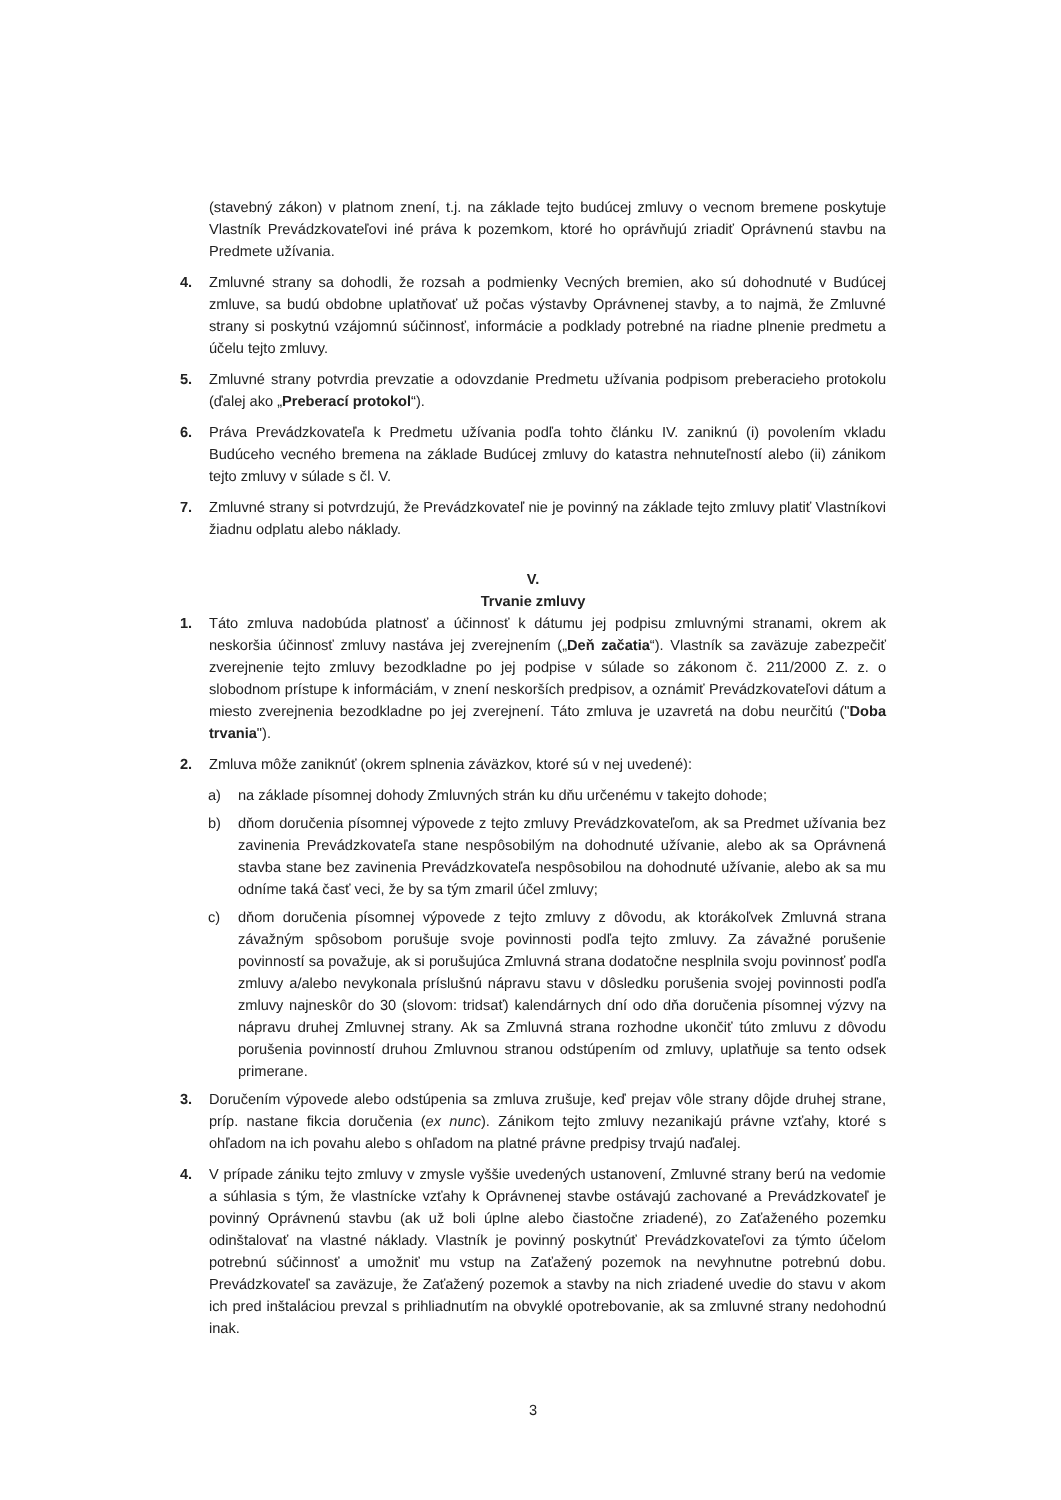(stavebný zákon) v platnom znení, t.j. na základe tejto budúcej zmluvy o vecnom bremene poskytuje Vlastník Prevádzkovateľovi iné práva k pozemkom, ktoré ho oprávňujú zriadiť Oprávnenú stavbu na Predmete užívania.
4. Zmluvné strany sa dohodli, že rozsah a podmienky Vecných bremien, ako sú dohodnuté v Budúcej zmluve, sa budú obdobne uplatňovať už počas výstavby Oprávnenej stavby, a to najmä, že Zmluvné strany si poskytnú vzájomnú súčinnosť, informácie a podklady potrebné na riadne plnenie predmetu a účelu tejto zmluvy.
5. Zmluvné strany potvrdia prevzatie a odovzdanie Predmetu užívania podpisom preberacieho protokolu (ďalej ako „Preberací protokol“).
6. Práva Prevádzkovateľa k Predmetu užívania podľa tohto článku IV. zaniknú (i) povolením vkladu Budúceho vecného bremena na základe Budúcej zmluvy do katastra nehnuteľností alebo (ii) zánikom tejto zmluvy v súlade s čl. V.
7. Zmluvné strany si potvrdzujú, že Prevádzkovateľ nie je povinný na základe tejto zmluvy platiť Vlastníkovi žiadnu odplatu alebo náklady.
V.
Trvanie zmluvy
1. Táto zmluva nadobúda platnosť a účinnosť k dátumu jej podpisu zmluvnými stranami, okrem ak neskoršia účinnosť zmluvy nastáva jej zverejnením („Deň začatia“). Vlastník sa zaväzuje zabezpečiť zverejnenie tejto zmluvy bezodkladne po jej podpise v súlade so zákonom č. 211/2000 Z. z. o slobodnom prístupe k informáciám, v znení neskorších predpisov, a oznámiť Prevádzkovateľovi dátum a miesto zverejnenia bezodkladne po jej zverejnení. Táto zmluva je uzavretá na dobu neurčitú ("Doba trvania").
2. Zmluva môže zaniknúť (okrem splnenia záväzkov, ktoré sú v nej uvedené):
a) na základe písomnej dohody Zmluvných strán ku dňu určenému v takejto dohode;
b) dňom doručenia písomnej výpovede z tejto zmluvy Prevádzkovateľom, ak sa Predmet užívania bez zavinenia Prevádzkovateľa stane nespôsobilým na dohodnuté užívanie, alebo ak sa Oprávnená stavba stane bez zavinenia Prevádzkovateľa nespôsobilou na dohodnuté užívanie, alebo ak sa mu odníme taká časť veci, že by sa tým zmaril účel zmluvy;
c) dňom doručenia písomnej výpovede z tejto zmluvy z dôvodu, ak ktorákoľvek Zmluvná strana závažným spôsobom porušuje svoje povinnosti podľa tejto zmluvy. Za závažné porušenie povinností sa považuje, ak si porušujúca Zmluvná strana dodatočne nesplnila svoju povinnosť podľa zmluvy a/alebo nevykonala príslušnú nápravu stavu v dôsledku porušenia svojej povinnosti podľa zmluvy najneskôr do 30 (slovom: tridsať) kalendárnych dní odo dňa doručenia písomnej výzvy na nápravu druhej Zmluvnej strany. Ak sa Zmluvná strana rozhodne ukončiť túto zmluvu z dôvodu porušenia povinností druhou Zmluvnou stranou odstúpením od zmluvy, uplatňuje sa tento odsek primerane.
3. Doručením výpovede alebo odstúpenia sa zmluva zrušuje, keď prejav vôle strany dôjde druhej strane, príp. nastane fikcia doručenia (ex nunc). Zánikom tejto zmluvy nezanikajú právne vzťahy, ktoré s ohľadom na ich povahu alebo s ohľadom na platné právne predpisy trvajú naďalej.
4. V prípade zániku tejto zmluvy v zmysle vyššie uvedených ustanovení, Zmluvné strany berú na vedomie a súhlasia s tým, že vlastnícke vzťahy k Oprávnenej stavbe ostávajú zachované a Prevádzkovateľ je povinný Oprávnenú stavbu (ak už boli úplne alebo čiastočne zriadené), zo Zaťaženého pozemku odinštalovať na vlastné náklady. Vlastník je povinný poskytnúť Prevádzkovateľovi za týmto účelom potrebnú súčinnosť a umožniť mu vstup na Zaťažený pozemok na nevyhnutne potrebnú dobu. Prevádzkovateľ sa zaväzuje, že Zaťažený pozemok a stavby na nich zriadené uvedie do stavu v akom ich pred inštaláciou prevzal s prihliadnutím na obvyklé opotrebovanie, ak sa zmluvné strany nedohodnú inak.
3